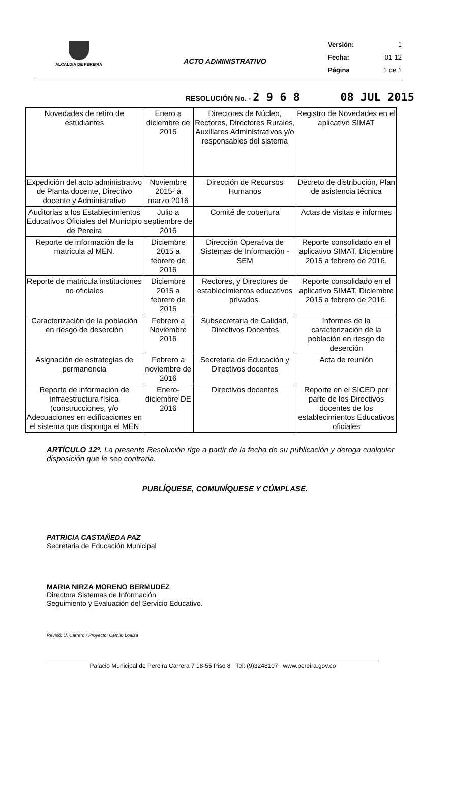ALCALDIA DE PEREIRA
ACTO ADMINISTRATIVO
Versión: 1
Fecha: 01-12
Página 1 de 1
RESOLUCIÓN No. - 2 9 6 8 08 JUL 2015
| Novedades de retiro de estudiantes | Enero a diciembre de 2016 | Directores de Núcleo, Rectores, Directores Rurales, Auxiliares Administrativos y/o responsables del sistema | Registro de Novedades en el aplicativo SIMAT |
| Expedición del acto administrativo de Planta docente, Directivo docente y Administrativo | Noviembre 2015- a marzo 2016 | Dirección de Recursos Humanos | Decreto de distribución, Plan de asistencia técnica |
| Auditorias a los Establecimientos Educativos Oficiales del Municipio de Pereira | Julio a septiembre de 2016 | Comité de cobertura | Actas de visitas e informes |
| Reporte de información de la matricula al MEN. | Diciembre 2015 a febrero de 2016 | Dirección Operativa de Sistemas de Información - SEM | Reporte consolidado en el aplicativo SIMAT, Diciembre 2015 a febrero de 2016. |
| Reporte de matricula instituciones no oficiales | Diciembre 2015 a febrero de 2016 | Rectores, y Directores de establecimientos educativos privados. | Reporte consolidado en el aplicativo SIMAT, Diciembre 2015 a febrero de 2016. |
| Caracterización de la población en riesgo de deserción | Febrero a Noviembre 2016 | Subsecretaria de Calidad, Directivos Docentes | Informes de la caracterización de la población en riesgo de deserción |
| Asignación de estrategias de permanencia | Febrero a noviembre de 2016 | Secretaria de Educación y Directivos docentes | Acta de reunión |
| Reporte de información de infraestructura física (construcciones, y/o Adecuaciones en edificaciones en el sistema que disponga el MEN | Enero-diciembre DE 2016 | Directivos docentes | Reporte en el SICED por parte de los Directivos docentes de los establecimientos Educativos oficiales |
ARTÍCULO 12º. La presente Resolución rige a partir de la fecha de su publicación y deroga cualquier disposición que le sea contraria.
PUBLÍQUESE, COMUNÍQUESE Y CÚMPLASE.
PATRICIA CASTAÑEDA PAZ
Secretaria de Educación Municipal
MARIA NIRZA MORENO BERMUDEZ
Directora Sistemas de Información
Seguimiento y Evaluación del Servicio Educativo.
Revisó: U. Carrero / Proyectó: Camilo Loaiza
Palacio Municipal de Pereira Carrera 7 18-55 Piso 8 Tel: (9)3248107 www.pereira.gov.co